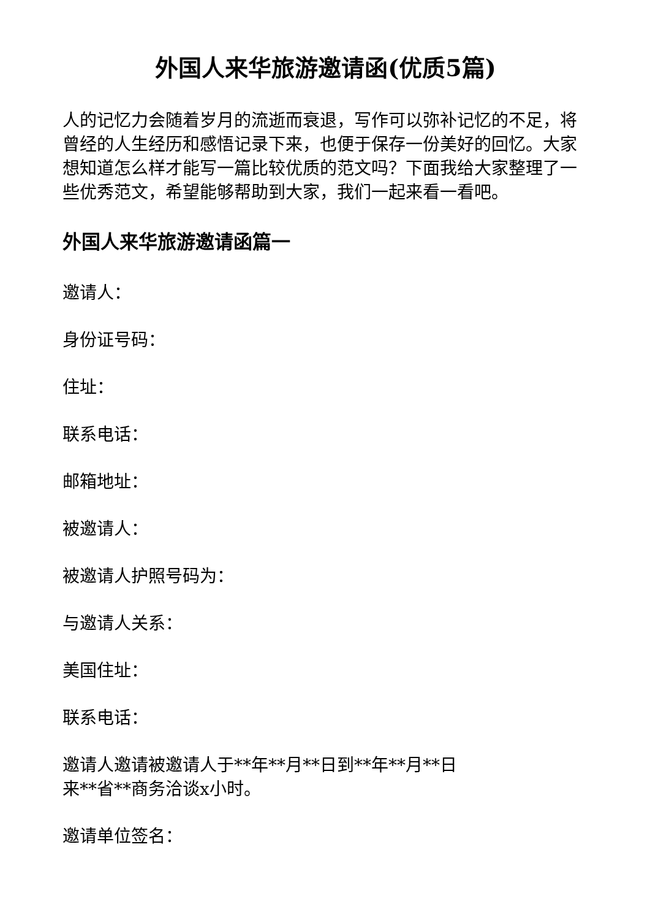外国人来华旅游邀请函(优质5篇)
人的记忆力会随着岁月的流逝而衰退，写作可以弥补记忆的不足，将曾经的人生经历和感悟记录下来，也便于保存一份美好的回忆。大家想知道怎么样才能写一篇比较优质的范文吗？下面我给大家整理了一些优秀范文，希望能够帮助到大家，我们一起来看一看吧。
外国人来华旅游邀请函篇一
邀请人：
身份证号码：
住址：
联系电话：
邮箱地址：
被邀请人：
被邀请人护照号码为：
与邀请人关系：
美国住址：
联系电话：
邀请人邀请被邀请人于**年**月**日到**年**月**日
来**省**商务洽谈x小时。
邀请单位签名：